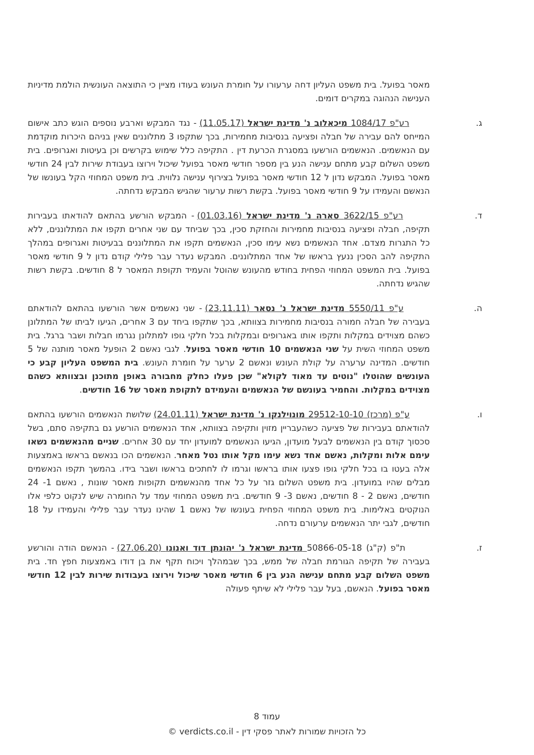מאסר בפועל. בית משפט העליון דחה ערעורו על חומרת העונש בעודו מציין כי התוצאה העונשית הולמת מדיניות הענישה הנהוגה במקרים דומים.
ג. רע"פ 1084/17 מיכאלוב נ' מדינת ישראל (11.05.17) - נגד המבקש וארבע נוספים הוגש כתב אישום המייחס להם עבירה של חבלה ופציעה בנסיבות מחמירות, בכך שתקפו 3 מתלוננים שאין בניהם היכרות מוקדמת עם הנאשמים. הנאשמים הורשעו במסגרת הכרעת דין . התקיפה כלל שימוש בקרשים וכן בעיטות ואגרופים. בית משפט השלום קבע מתחם ענישה הנע בין מספר חודשי מאסר בפועל שיכול וירוצו בעבודת שירות לבין 24 חודשי מאסר בפועל. המבקש נדון ל 12 חודשי מאסר בפועל בצירוף ענישה נלווית. בית משפט המחוזי הקל בעונשו של הנאשם והעמידו על 9 חודשי מאסר בפועל. בקשת רשות ערעור שהגיש המבקש נדחתה.
ד. רע"פ 3622/15 סארה נ' מדינת ישראל (01.03.16) - המבקש הורשע בהתאם להודאתו בעבירות תקיפה, חבלה ופציעה בנסיבות מחמירות והחזקת סכין, בכך שביחד עם שני אחרים תקפו את המתלוננים, ללא כל התגרות מצדם. אחד הנאשמים נשא עימו סכין, הנאשמים תקפו את המתלוננים בבעיטות ואגרופים במהלך התקיפה להב הסכין ננעץ בראשו של אחד המתלוננים. המבקש נעדר עבר פלילי קודם נדון ל 9 חודשי מאסר בפועל. בית המשפט המחוזי הפחית בחודש מהעונש שהוטל והעמיד תקופת המאסר ל 8 חודשים. בקשת רשות שהגיש נדחתה.
ה. ע"פ 5550/11 מדינת ישראל נ' נסאר (23.11.11) - שני נאשמים אשר הורשעו בהתאם להודאתם בעבירה של חבלה חמורה בנסיבות מחמירות בצוותא, בכך שתקפו ביחד עם 3 אחרים, הגיעו לביתו של המתלונן כשהם מצוידים במקלות ותקפו אותו באגרופים ובמקלות בכל חלקי גופו למתלונן נגרמו חבלות ושבר ברגל. בית משפט המחוזי השית על שני הנאשמים 10 חודשי מאסר בפועל. לגבי נאשם 2 הופעל מאסר מותנה של 5 חודשים. המדינה ערערה על קולת העונש ונאשם 2 ערער על חומרת העונש. בית המשפט העליון קבע כי העונשים שהוטלו "נוטים עד מאוד לקולא" שכן פעלו כחלק מחבורה באופן מתוכנן ובצוותא כשהם מצוידים במקלות. והחמיר בעונשם של הנאשמים והעמידם לתקופת מאסר של 16 חודשים.
ו. ע"פ (מרכז) 29512-10-10 מונוילנקו נ' מדינת ישראל (24.01.11) שלושת הנאשמים הורשעו בהתאם להודאתם בעבירות של פציעה כשהעבריין מזוין ותקיפה בצוותא, אחד הנאשמים הורשע גם בתקיפה סתם, בשל סכסוך קודם בין הנאשמים לבעל מועדון, הגיעו הנאשמים למועדון יחד עם 30 אחרים. שניים מהנאשמים נשאו עימם אלות ומקלות, נאשם אחד נשא עימו מקל אותו נטל מאחר. הנאשמים הכו בנאשם בראשו באמצעות אלה בעטו בו בכל חלקי גופו פצעו אותו בראשו וגרמו לו לחתכים בראשו ושבר בידו. בהמשך תקפו הנאשמים מבלים שהיו במועדון. בית משפט השלום גזר על כל אחד מהנאשמים תקופות מאסר שונות , נאשם 1- 24 חודשים, נאשם 2 - 8 חודשים, נאשם 3- 9 חודשים. בית משפט המחוזי עמד על החומרה שיש לנקוט כלפי אלו הנוקטים באלימות. בית משפט המחוזי הפחית בעונשו של נאשם 1 שהינו נעדר עבר פלילי והעמידו על 18 חודשים, לגבי יתר הנאשמים ערעורם נדחה.
ז. ת"פ (ק"ג) 50866-05-18 מדינת ישראל נ' יהונתן דוד ואנונו (27.06.20) - הנאשם הודה והורשע בעבירה של תקיפה הגורמת חבלה של ממש, בכך שבמהלך ויכוח תקף את בן דודו באמצעות חפץ חד. בית משפט השלום קבע מתחם ענישה הנע בין 6 חודשי מאסר שיכול וירוצו בעבודות שירות לבין 12 חודשי מאסר בפועל. הנאשם, בעל עבר פלילי לא שיתף פעולה
עמוד 8
כל הזכויות שמורות לאתר פסקי דין - verdicts.co.il ©